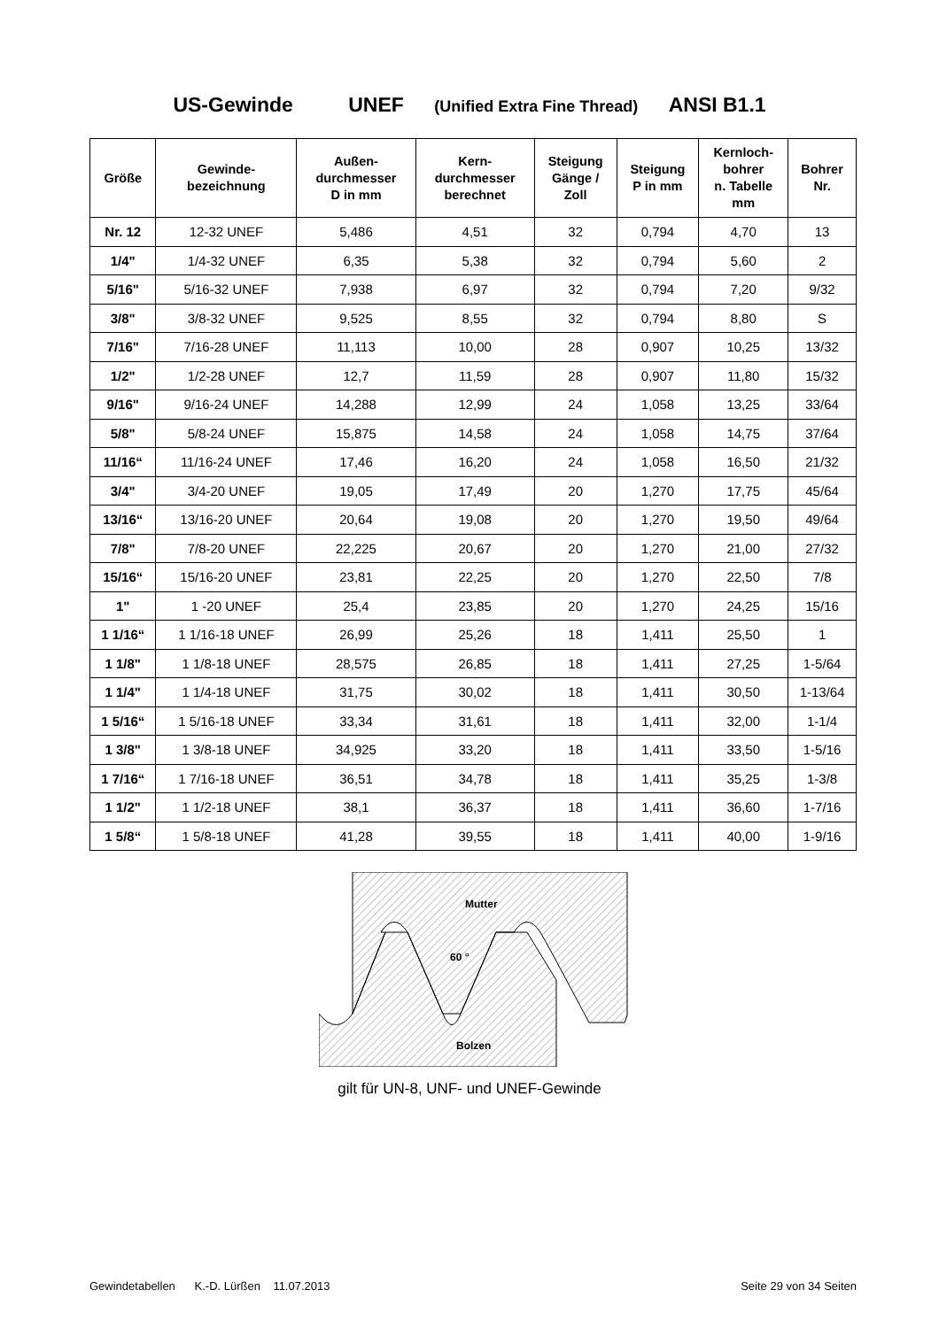US-Gewinde UNEF (Unified Extra Fine Thread) ANSI B1.1
| Größe | Gewinde- bezeichnung | Außen- durchmesser D in mm | Kern- durchmesser berechnet | Steigung Gänge / Zoll | Steigung P in mm | Kernloch- bohrer n. Tabelle mm | Bohrer Nr. |
| --- | --- | --- | --- | --- | --- | --- | --- |
| Nr. 12 | 12-32 UNEF | 5,486 | 4,51 | 32 | 0,794 | 4,70 | 13 |
| 1/4" | 1/4-32 UNEF | 6,35 | 5,38 | 32 | 0,794 | 5,60 | 2 |
| 5/16" | 5/16-32 UNEF | 7,938 | 6,97 | 32 | 0,794 | 7,20 | 9/32 |
| 3/8" | 3/8-32 UNEF | 9,525 | 8,55 | 32 | 0,794 | 8,80 | S |
| 7/16" | 7/16-28 UNEF | 11,113 | 10,00 | 28 | 0,907 | 10,25 | 13/32 |
| 1/2" | 1/2-28 UNEF | 12,7 | 11,59 | 28 | 0,907 | 11,80 | 15/32 |
| 9/16" | 9/16-24 UNEF | 14,288 | 12,99 | 24 | 1,058 | 13,25 | 33/64 |
| 5/8" | 5/8-24 UNEF | 15,875 | 14,58 | 24 | 1,058 | 14,75 | 37/64 |
| 11/16“ | 11/16-24 UNEF | 17,46 | 16,20 | 24 | 1,058 | 16,50 | 21/32 |
| 3/4" | 3/4-20 UNEF | 19,05 | 17,49 | 20 | 1,270 | 17,75 | 45/64 |
| 13/16“ | 13/16-20 UNEF | 20,64 | 19,08 | 20 | 1,270 | 19,50 | 49/64 |
| 7/8" | 7/8-20 UNEF | 22,225 | 20,67 | 20 | 1,270 | 21,00 | 27/32 |
| 15/16“ | 15/16-20 UNEF | 23,81 | 22,25 | 20 | 1,270 | 22,50 | 7/8 |
| 1" | 1 -20 UNEF | 25,4 | 23,85 | 20 | 1,270 | 24,25 | 15/16 |
| 1 1/16“ | 1 1/16-18 UNEF | 26,99 | 25,26 | 18 | 1,411 | 25,50 | 1 |
| 1 1/8" | 1 1/8-18 UNEF | 28,575 | 26,85 | 18 | 1,411 | 27,25 | 1-5/64 |
| 1 1/4" | 1 1/4-18 UNEF | 31,75 | 30,02 | 18 | 1,411 | 30,50 | 1-13/64 |
| 1 5/16“ | 1 5/16-18 UNEF | 33,34 | 31,61 | 18 | 1,411 | 32,00 | 1-1/4 |
| 1 3/8" | 1 3/8-18 UNEF | 34,925 | 33,20 | 18 | 1,411 | 33,50 | 1-5/16 |
| 1 7/16“ | 1 7/16-18 UNEF | 36,51 | 34,78 | 18 | 1,411 | 35,25 | 1-3/8 |
| 1 1/2" | 1 1/2-18 UNEF | 38,1 | 36,37 | 18 | 1,411 | 36,60 | 1-7/16 |
| 1 5/8“ | 1 5/8-18 UNEF | 41,28 | 39,55 | 18 | 1,411 | 40,00 | 1-9/16 |
Mutter
60 °
Bolzen
gilt für UN-8, UNF- und UNEF-Gewinde
Gewindetabellen K.-D. Lürßen 11.07.2013 Seite 29 von 34 Seiten